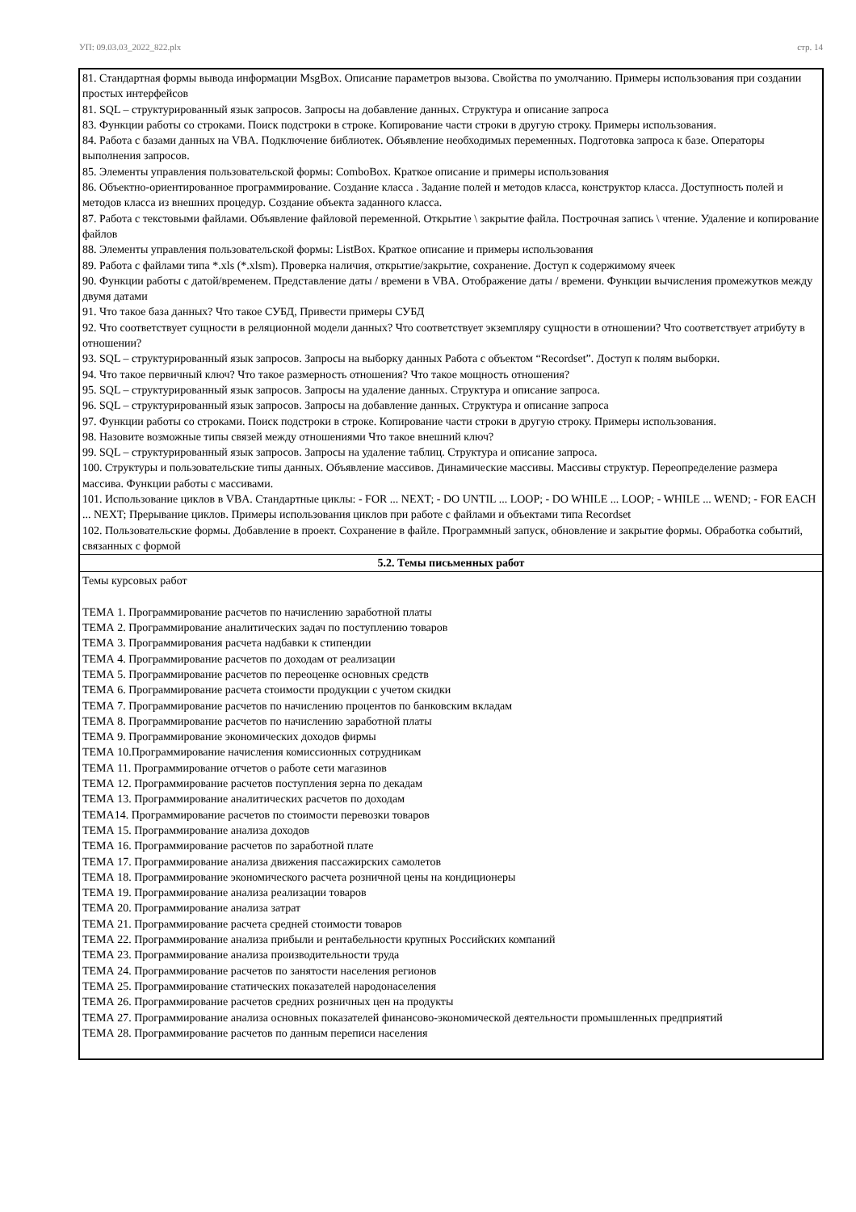УП: 09.03.03_2022_822.plx стр. 14
| 81. Стандартная формы вывода информации MsgBox. Описание параметров вызова. Свойства по умолчанию. Примеры использования при создании простых интерфейсов 81. SQL – структурированный язык запросов. Запросы на добавление данных. Структура и описание запроса 83. Функции работы со строками. Поиск подстроки в строке. Копирование части строки в другую строку. Примеры использования. 84. Работа с базами данных на VBA. Подключение библиотек. Объявление необходимых переменных. Подготовка запроса к базе. Операторы выполнения запросов. 85. Элементы управления пользовательской формы: ComboBox. Краткое описание и примеры использования 86. Объектно-ориентированное программирование. Создание класса . Задание полей и методов класса, конструктор класса. Доступность полей и методов класса из внешних процедур. Создание объекта заданного класса. 87. Работа с текстовыми файлами. Объявление файловой переменной. Открытие \ закрытие файла. Построчная запись \ чтение. Удаление и копирование файлов 88. Элементы управления пользовательской формы: ListBox. Краткое описание и примеры использования 89. Работа с файлами типа *.xls (*.xlsm). Проверка наличия, открытие/закрытие, сохранение. Доступ к содержимому ячеек 90. Функции работы с датой/временем. Представление даты / времени в VBA. Отображение даты / времени. Функции вычисления промежутков между двумя датами 91. Что такое база данных? Что такое СУБД, Привести примеры СУБД 92. Что соответствует сущности в реляционной модели данных? Что соответствует экземпляру сущности в отношении? Что соответствует атрибуту в отношении? 93. SQL – структурированный язык запросов. Запросы на выборку данных Работа с объектом “Recordset”. Доступ к полям выборки. 94. Что такое первичный ключ? Что такое размерность отношения? Что такое мощность отношения? 95. SQL – структурированный язык запросов. Запросы на удаление данных. Структура и описание запроса. 96. SQL – структурированный язык запросов. Запросы на добавление данных. Структура и описание запроса 97. Функции работы со строками. Поиск подстроки в строке. Копирование части строки в другую строку. Примеры использования. 98. Назовите возможные типы связей между отношениями Что такое внешний ключ? 99. SQL – структурированный язык запросов. Запросы на удаление таблиц. Структура и описание запроса. 100. Структуры и пользовательские типы данных. Объявление массивов. Динамические массивы. Массивы структур. Переопределение размера массива. Функции работы с массивами. 101. Использование циклов в VBA. Стандартные циклы: - FOR ... NEXT; - DO UNTIL ... LOOP; - DO WHILE ... LOOP; - WHILE ... WEND; - FOR EACH ... NEXT; Прерывание циклов. Примеры использования циклов при работе с файлами и объектами типа Recordset 102. Пользовательские формы. Добавление в проект. Сохранение в файле. Программный запуск, обновление и закрытие формы. Обработка событий, связанных с формой |
| 5.2. Темы письменных работ |
| Темы курсовых работ ТЕМА 1. Программирование расчетов по начислению заработной платы ТЕМА 2. Программирование аналитических задач по поступлению товаров ТЕМА 3. Программирования расчета надбавки к стипендии ТЕМА 4. Программирование расчетов по доходам от реализации ТЕМА 5. Программирование расчетов по переоценке основных средств ТЕМА 6. Программирование расчета стоимости продукции с учетом скидки ТЕМА 7. Программирование расчетов по начислению процентов по банковским вкладам ТЕМА 8. Программирование расчетов по начислению заработной платы ТЕМА 9. Программирование экономических доходов фирмы ТЕМА 10.Программирование начисления комиссионных сотрудникам ТЕМА 11. Программирование отчетов о работе сети магазинов ТЕМА 12. Программирование расчетов поступления зерна по декадам ТЕМА 13. Программирование аналитических расчетов по доходам ТЕМА14. Программирование расчетов по стоимости перевозки товаров ТЕМА 15. Программирование анализа доходов ТЕМА 16. Программирование расчетов по заработной плате ТЕМА 17. Программирование анализа движения пассажирских самолетов ТЕМА 18. Программирование экономического расчета розничной цены на кондиционеры ТЕМА 19. Программирование анализа реализации товаров ТЕМА 20. Программирование анализа затрат ТЕМА 21. Программирование расчета средней стоимости товаров ТЕМА 22. Программирование анализа прибыли и рентабельности крупных Российских компаний ТЕМА 23. Программирование анализа производительности труда ТЕМА 24. Программирование расчетов по занятости населения регионов ТЕМА 25. Программирование статических показателей народонаселения ТЕМА 26. Программирование расчетов средних розничных цен на продукты ТЕМА 27. Программирование анализа основных показателей финансово-экономической деятельности промышленных предприятий ТЕМА 28. Программирование расчетов по данным переписи населения |